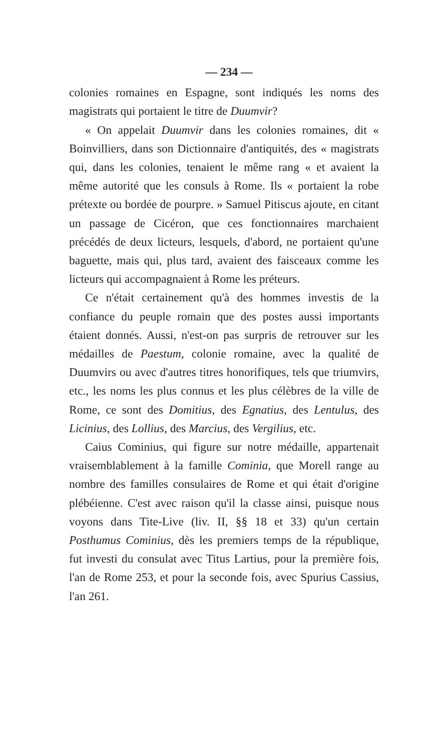— 234 —
colonies romaines en Espagne, sont indiqués les noms des magistrats qui portaient le titre de Duumvir?
« On appelait Duumvir dans les colonies romaines, dit « Boinvilliers, dans son Dictionnaire d'antiquités, des « magistrats qui, dans les colonies, tenaient le même rang « et avaient la même autorité que les consuls à Rome. Ils « portaient la robe prétexte ou bordée de pourpre. » Samuel Pitiscus ajoute, en citant un passage de Cicéron, que ces fonctionnaires marchaient précédés de deux licteurs, lesquels, d'abord, ne portaient qu'une baguette, mais qui, plus tard, avaient des faisceaux comme les licteurs qui accompagnaient à Rome les préteurs.
Ce n'était certainement qu'à des hommes investis de la confiance du peuple romain que des postes aussi importants étaient donnés. Aussi, n'est-on pas surpris de retrouver sur les médailles de Paestum, colonie romaine, avec la qualité de Duumvirs ou avec d'autres titres honorifiques, tels que triumvirs, etc., les noms les plus connus et les plus célèbres de la ville de Rome, ce sont des Domitius, des Egnatius, des Lentulus, des Licinius, des Lollius, des Marcius, des Vergilius, etc.
Caius Cominius, qui figure sur notre médaille, appartenait vraisemblablement à la famille Cominia, que Morell range au nombre des familles consulaires de Rome et qui était d'origine plébéienne. C'est avec raison qu'il la classe ainsi, puisque nous voyons dans Tite-Live (liv. II, §§ 18 et 33) qu'un certain Posthumus Cominius, dès les premiers temps de la république, fut investi du consulat avec Titus Lartius, pour la première fois, l'an de Rome 253, et pour la seconde fois, avec Spurius Cassius, l'an 261.